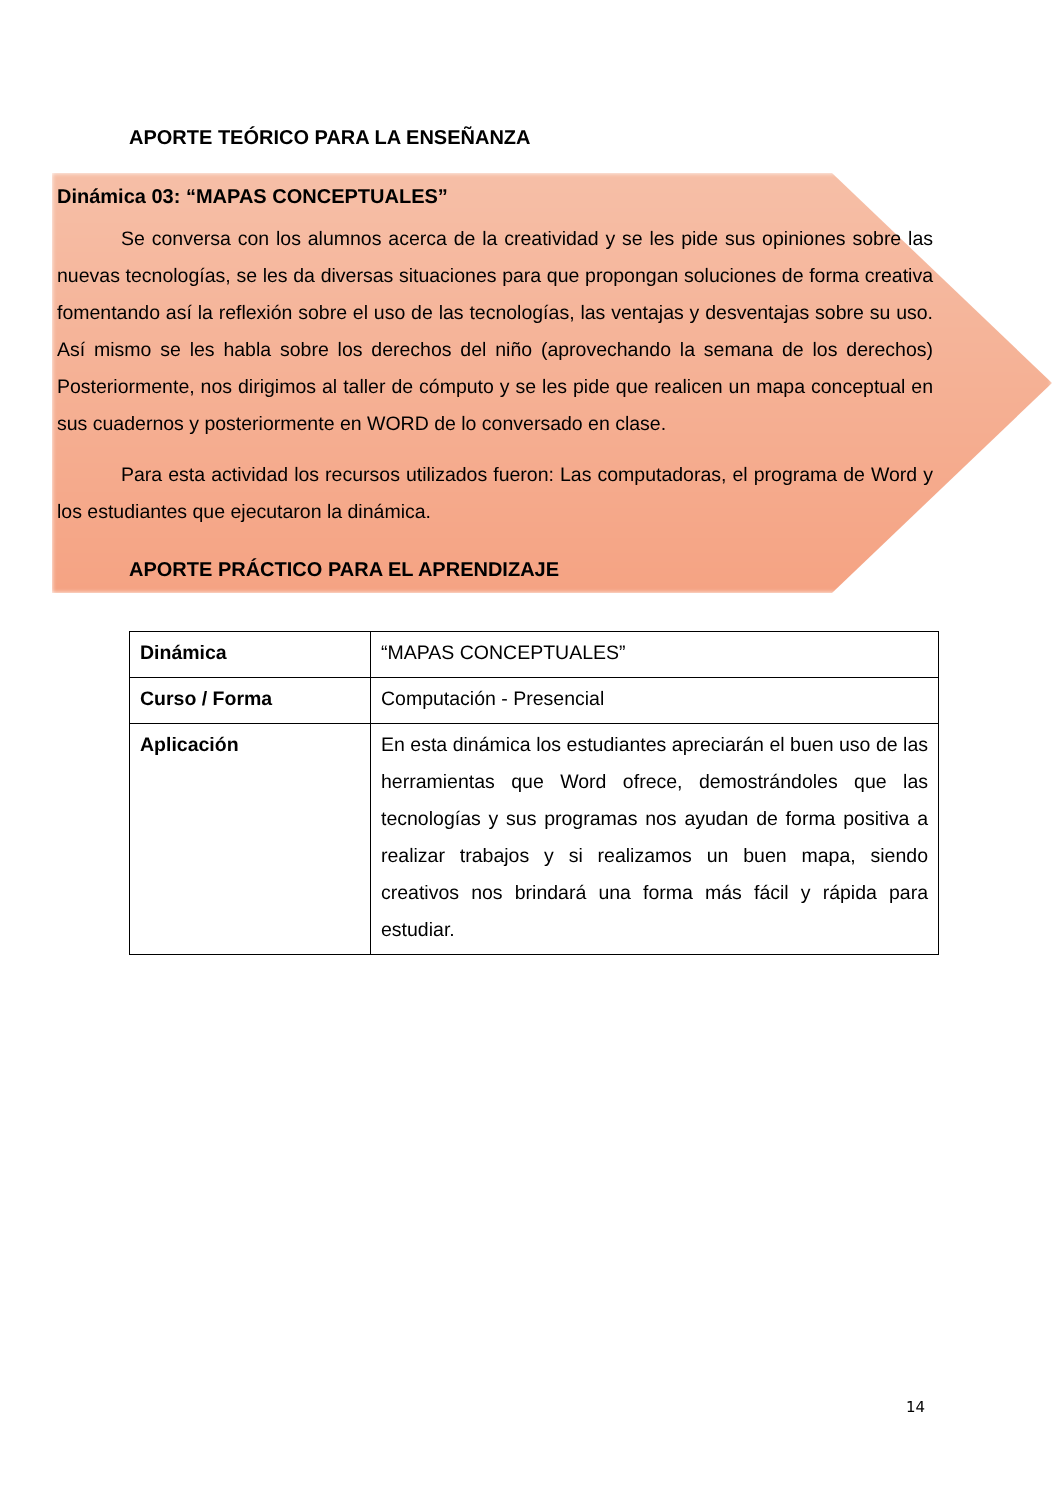APORTE TEÓRICO PARA LA ENSEÑANZA
Dinámica 03: “MAPAS CONCEPTUALES”
Se conversa con los alumnos acerca de la creatividad y se les pide sus opiniones sobre las nuevas tecnologías, se les da diversas situaciones para que propongan soluciones de forma creativa fomentando así la reflexión sobre el uso de las tecnologías, las ventajas y desventajas sobre su uso. Así mismo se les habla sobre los derechos del niño (aprovechando la semana de los derechos) Posteriormente, nos dirigimos al taller de cómputo y se les pide que realicen un mapa conceptual en sus cuadernos y posteriormente en WORD de lo conversado en clase.
Para esta actividad los recursos utilizados fueron: Las computadoras, el programa de Word y los estudiantes que ejecutaron la dinámica.
APORTE PRÁCTICO PARA EL APRENDIZAJE
| Dinámica | “MAPAS CONCEPTUALES” |
| Curso / Forma | Computación - Presencial |
| Aplicación | En esta dinámica los estudiantes apreciarán el buen uso de las herramientas que Word ofrece, demostrándoles que las tecnologías y sus programas nos ayudan de forma positiva a realizar trabajos y si realizamos un buen mapa, siendo creativos nos brindará una forma más fácil y rápida para estudiar. |
14